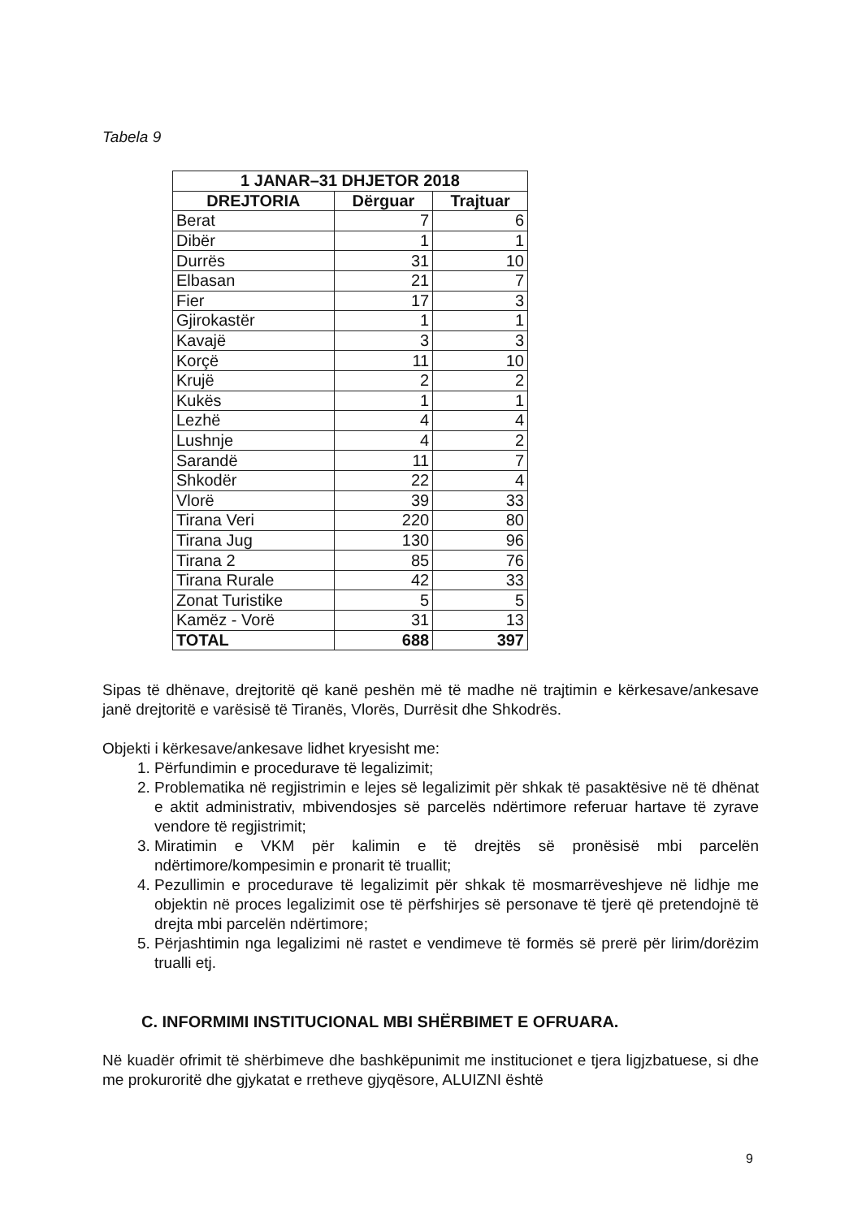Tabela 9
| 1 JANAR–31 DHJETOR 2018 | | |
| --- | --- | --- |
| DREJTORIA | Dërguar | Trajtuar |
| Berat | 7 | 6 |
| Dibër | 1 | 1 |
| Durrës | 31 | 10 |
| Elbasan | 21 | 7 |
| Fier | 17 | 3 |
| Gjirokastër | 1 | 1 |
| Kavajë | 3 | 3 |
| Korçë | 11 | 10 |
| Krujë | 2 | 2 |
| Kukës | 1 | 1 |
| Lezhë | 4 | 4 |
| Lushnje | 4 | 2 |
| Sarandë | 11 | 7 |
| Shkodër | 22 | 4 |
| Vlorë | 39 | 33 |
| Tirana Veri | 220 | 80 |
| Tirana Jug | 130 | 96 |
| Tirana 2 | 85 | 76 |
| Tirana Rurale | 42 | 33 |
| Zonat Turistike | 5 | 5 |
| Kamëz - Vorë | 31 | 13 |
| TOTAL | 688 | 397 |
Sipas të dhënave, drejtoritë që kanë peshën më të madhe në trajtimin e kërkesave/ankesave janë drejtoritë e varësisë të Tiranës, Vlorës, Durrësit dhe Shkodrës.
Objekti i kërkesave/ankesave lidhet kryesisht me:
1. Përfundimin e procedurave të legalizimit;
2. Problematika në regjistrimin e lejes së legalizimit për shkak të pasaktësive në të dhënat e aktit administrativ, mbivendosjes së parcelës ndërtimore referuar hartave të zyrave vendore të regjistrimit;
3. Miratimin e VKM për kalimin e të drejtës së pronësisë mbi parcelën ndërtimore/kompesimin e pronarit të truallit;
4. Pezullimin e procedurave të legalizimit për shkak të mosmarrëveshjeve në lidhje me objektin në proces legalizimit ose të përfshirjes së personave të tjerë që pretendojnë të drejta mbi parcelën ndërtimore;
5. Përjashtimin nga legalizimi në rastet e vendimeve të formës së prerë për lirim/dorëzim trualli etj.
C. INFORMIMI INSTITUCIONAL MBI SHËRBIMET E OFRUARA.
Në kuadër ofrimit të shërbimeve dhe bashkëpunimit me institucionet e tjera ligjzbatuese, si dhe me prokuroritë dhe gjykatat e rretheve gjyqësore, ALUIZNI është
9